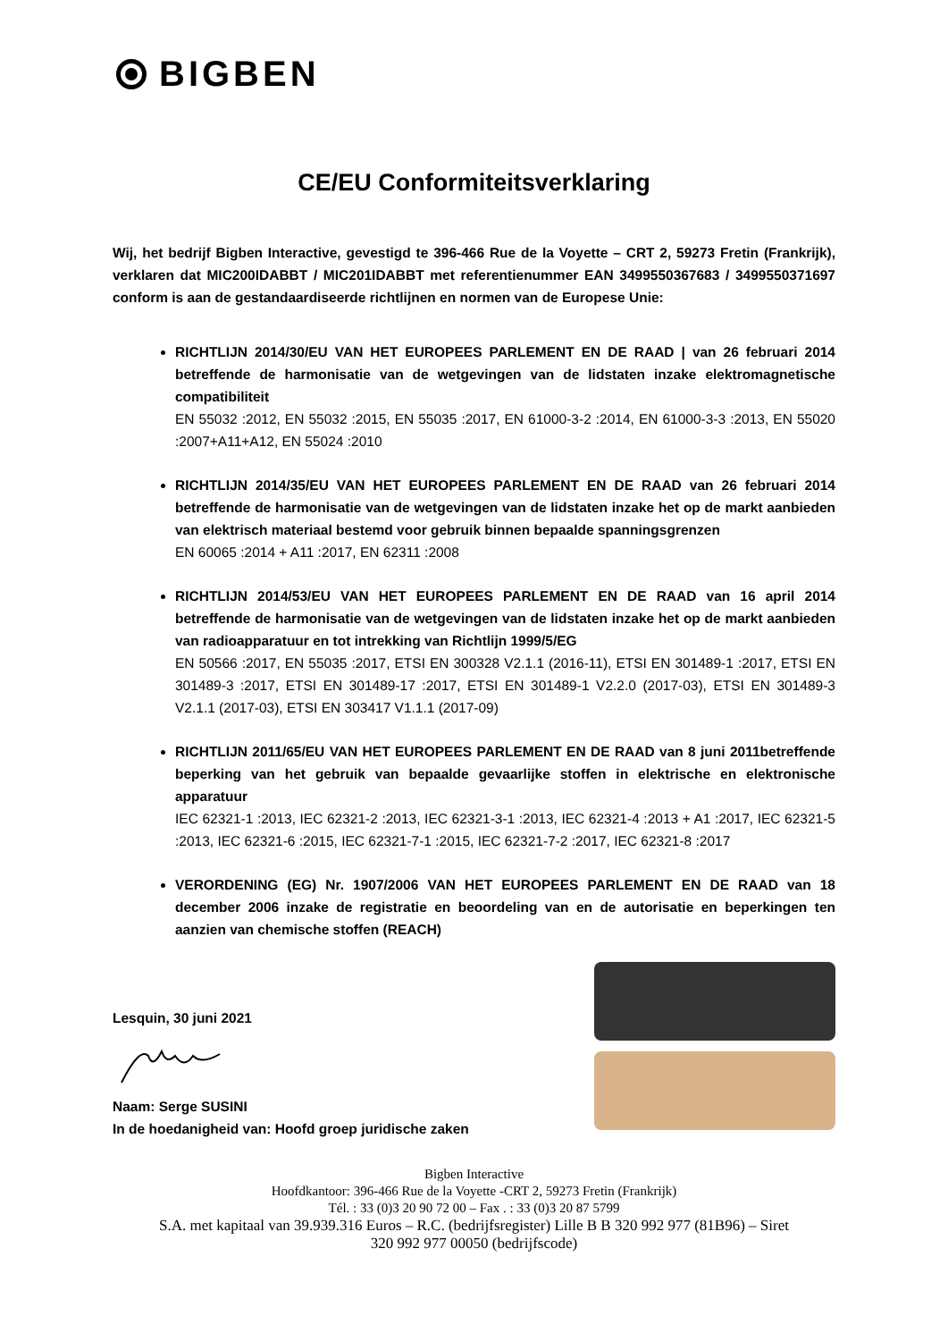BIGBEN
CE/EU Conformiteitsverklaring
Wij, het bedrijf Bigben Interactive, gevestigd te 396-466 Rue de la Voyette – CRT 2, 59273 Fretin (Frankrijk), verklaren dat MIC200IDABBT / MIC201IDABBT met referentienummer EAN 3499550367683 / 3499550371697 conform is aan de gestandaardiseerde richtlijnen en normen van de Europese Unie:
RICHTLIJN 2014/30/EU VAN HET EUROPEES PARLEMENT EN DE RAAD | van 26 februari 2014 betreffende de harmonisatie van de wetgevingen van de lidstaten inzake elektromagnetische compatibiliteit
EN 55032 :2012, EN 55032 :2015, EN 55035 :2017, EN 61000-3-2 :2014, EN 61000-3-3 :2013, EN 55020 :2007+A11+A12, EN 55024 :2010
RICHTLIJN 2014/35/EU VAN HET EUROPEES PARLEMENT EN DE RAAD van 26 februari 2014 betreffende de harmonisatie van de wetgevingen van de lidstaten inzake het op de markt aanbieden van elektrisch materiaal bestemd voor gebruik binnen bepaalde spanningsgrenzen
EN 60065 :2014 + A11 :2017, EN 62311 :2008
RICHTLIJN 2014/53/EU VAN HET EUROPEES PARLEMENT EN DE RAAD van 16 april 2014 betreffende de harmonisatie van de wetgevingen van de lidstaten inzake het op de markt aanbieden van radioapparatuur en tot intrekking van Richtlijn 1999/5/EG
EN 50566 :2017, EN 55035 :2017, ETSI EN 300328 V2.1.1 (2016-11), ETSI EN 301489-1 :2017, ETSI EN 301489-3 :2017, ETSI EN 301489-17 :2017, ETSI EN 301489-1 V2.2.0 (2017-03), ETSI EN 301489-3 V2.1.1 (2017-03), ETSI EN 303417 V1.1.1 (2017-09)
RICHTLIJN 2011/65/EU VAN HET EUROPEES PARLEMENT EN DE RAAD van 8 juni 2011betreffende beperking van het gebruik van bepaalde gevaarlijke stoffen in elektrische en elektronische apparatuur
IEC 62321-1 :2013, IEC 62321-2 :2013, IEC 62321-3-1 :2013, IEC 62321-4 :2013 + A1 :2017, IEC 62321-5 :2013, IEC 62321-6 :2015, IEC 62321-7-1 :2015, IEC 62321-7-2 :2017, IEC 62321-8 :2017
VERORDENING (EG) Nr. 1907/2006 VAN HET EUROPEES PARLEMENT EN DE RAAD van 18 december 2006 inzake de registratie en beoordeling van en de autorisatie en beperkingen ten aanzien van chemische stoffen (REACH)
Lesquin, 30 juni 2021
Naam: Serge SUSINI
In de hoedanigheid van: Hoofd groep juridische zaken
Bigben Interactive
Hoofdkantoor: 396-466 Rue de la Voyette -CRT 2, 59273 Fretin (Frankrijk)
Tél. : 33 (0)3 20 90 72 00 – Fax . : 33 (0)3 20 87 5799
S.A. met kapitaal van 39.939.316 Euros – R.C. (bedrijfsregister) Lille B B 320 992 977 (81B96) – Siret
320 992 977 00050 (bedrijfscode)